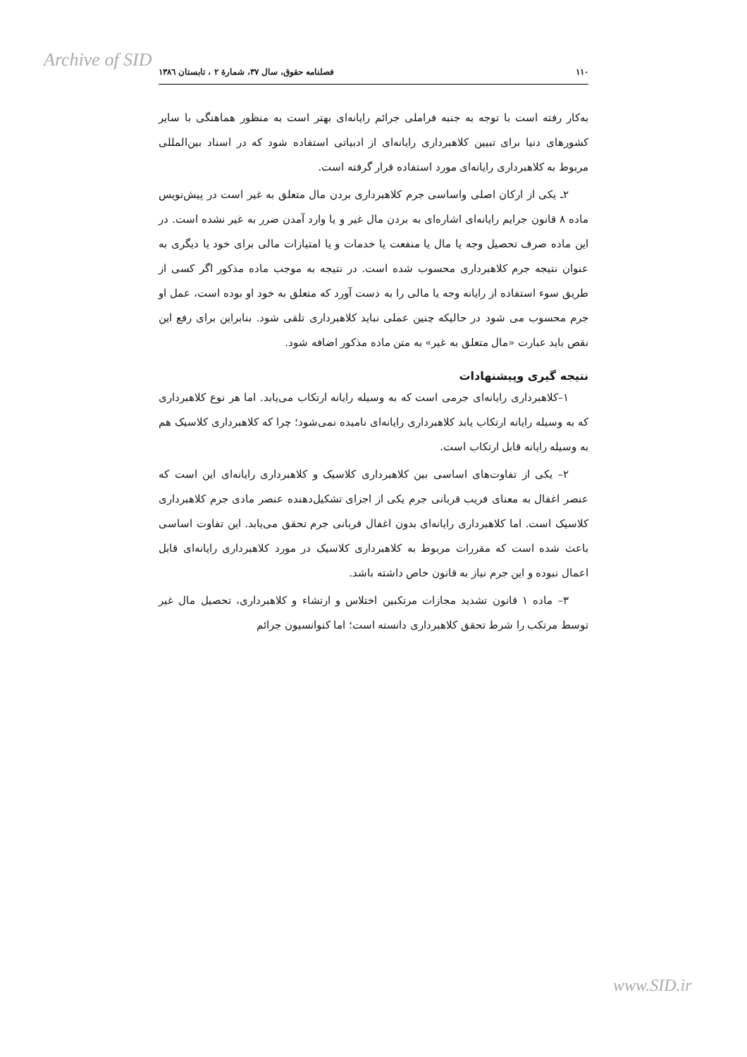Archive of SID
۱۱۰ فصلنامه حقوق، سال ۳۷، شمارۀ ۲ ، تابستان ۱۳۸٦
به‌کار رفته است با توجه به جنبه فراملی جرائم رایانه‌ای بهتر است به منظور هماهنگی با سایر کشورهای دنیا برای تبیین کلاهبرداری رایانه‌ای از ادبیاتی استفاده شود که در اسناد بین‌المللی مربوط به کلاهبرداری رایانه‌ای مورد استفاده قرار گرفته است.
۲ـ یکی از ارکان اصلی واساسی جرم کلاهبرداری بردن مال متعلق به غیر است در پیش‌نویس ماده ۸ قانون جرایم رایانه‌ای اشاره‌ای به بردن مال غیر و یا وارد آمدن ضرر به غیر نشده است. در این ماده صرف تحصیل وجه یا مال یا منفعت یا خدمات و یا امتیازات مالی برای خود یا دیگری به عنوان نتیجه جرم کلاهبرداری محسوب شده است. در نتیجه به موجب ماده مذکور اگر کسی از طریق سوء استفاده از رایانه وجه یا مالی را به دست آورد که متعلق به خود او بوده است، عمل او جرم محسوب می شود در حالیکه چنین عملی نباید کلاهبرداری تلقی شود. بنابراین برای رفع این نقص باید عبارت «مال متعلق به غیر» به متن ماده مذکور اضافه شود.
نتیجه گیری وپیشنهادات
۱–کلاهبرداری رایانه‌ای جرمی است که به وسیله رایانه ارتکاب می‌یابد. اما هر نوع کلاهبرداری که به وسیله رایانه ارتکاب یابد کلاهبرداری رایانه‌ای نامیده نمی‌شود؛ چرا که کلاهبرداری کلاسیک هم به وسیله رایانه قابل ارتکاب است.
۲– یکی از تفاوت‌های اساسی بین کلاهبرداری کلاسیک و کلاهبرداری رایانه‌ای این است که عنصر اغفال به معنای فریب قربانی جرم یکی از اجزای تشکیل‌دهنده عنصر مادی جرم کلاهبرداری کلاسیک است. اما کلاهبرداری رایانه‌ای بدون اغفال قربانی جرم تحقق می‌یابد. این تفاوت اساسی باعث شده است که مقررات مربوط به کلاهبرداری کلاسیک در مورد کلاهبرداری رایانه‌ای قابل اعمال نبوده و این جرم نیاز به قانون خاص داشته باشد.
۳– ماده ۱ قانون تشدید مجازات مرتکبین اختلاس و ارتشاء و کلاهبرداری، تحصیل مال غیر توسط مرتکب را شرط تحقق کلاهبرداری دانسته است؛ اما کنوانسیون جرائم
www.SID.ir